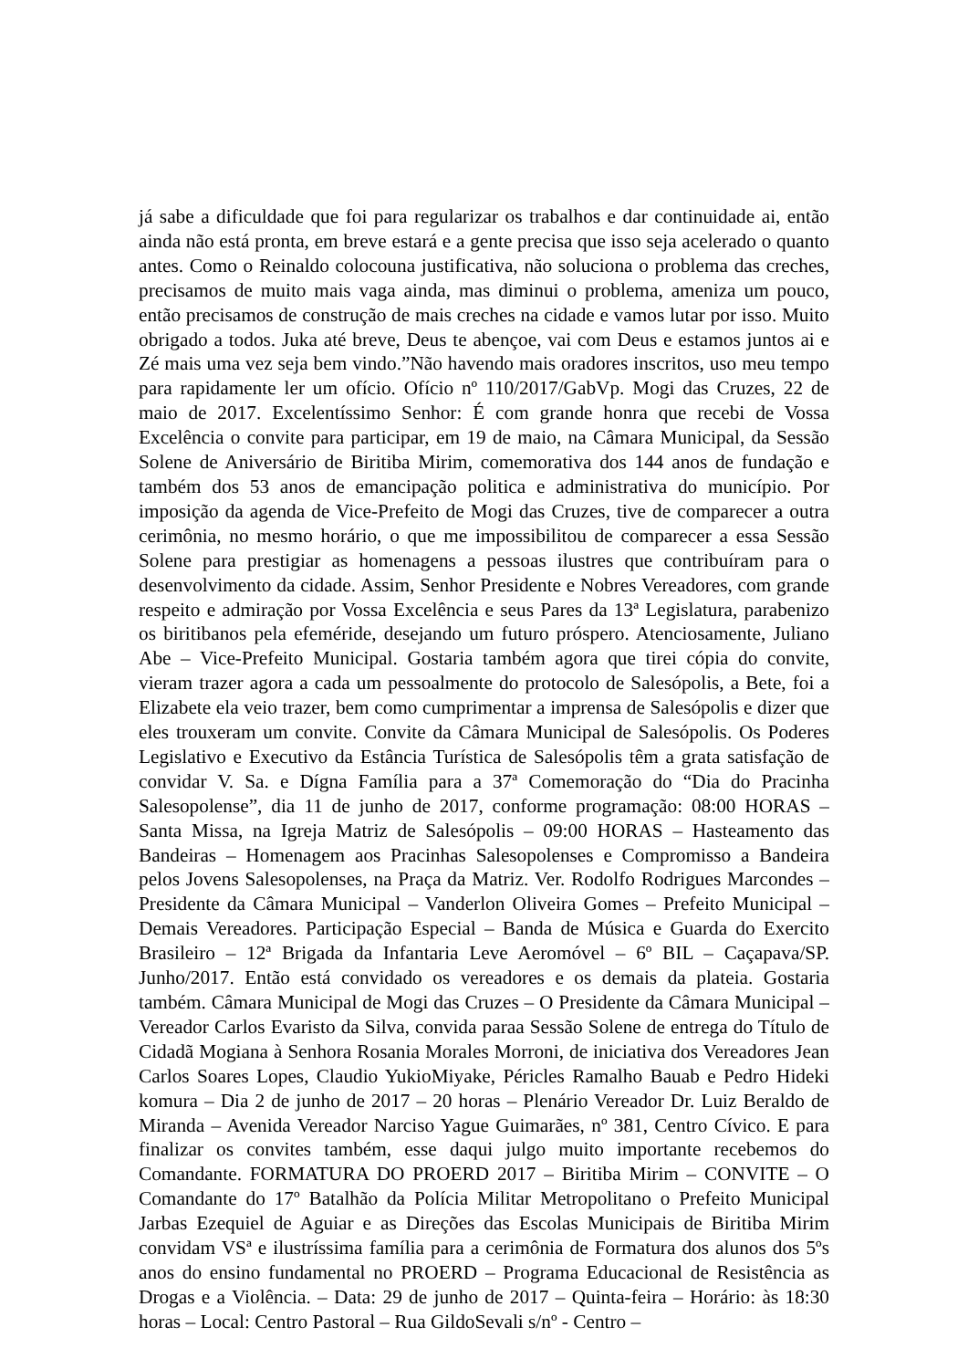já sabe a dificuldade que foi para regularizar os trabalhos e dar continuidade ai, então ainda não está pronta, em breve estará e a gente precisa que isso seja acelerado o quanto antes. Como o Reinaldo colocouna justificativa, não soluciona o problema das creches, precisamos de muito mais vaga ainda, mas diminui o problema, ameniza um pouco, então precisamos de construção de mais creches na cidade e vamos lutar por isso. Muito obrigado a todos. Juka até breve, Deus te abençoe, vai com Deus e estamos juntos ai e Zé mais uma vez seja bem vindo.”Não havendo mais oradores inscritos, uso meu tempo para rapidamente ler um ofício. Ofício nº 110/2017/GabVp. Mogi das Cruzes, 22 de maio de 2017. Excelentíssimo Senhor: É com grande honra que recebi de Vossa Excelência o convite para participar, em 19 de maio, na Câmara Municipal, da Sessão Solene de Aniversário de Biritiba Mirim, comemorativa dos 144 anos de fundação e também dos 53 anos de emancipação politica e administrativa do município. Por imposição da agenda de Vice-Prefeito de Mogi das Cruzes, tive de comparecer a outra cerimônia, no mesmo horário, o que me impossibilitou de comparecer a essa Sessão Solene para prestigiar as homenagens a pessoas ilustres que contribuíram para o desenvolvimento da cidade. Assim, Senhor Presidente e Nobres Vereadores, com grande respeito e admiração por Vossa Excelência e seus Pares da 13ª Legislatura, parabenizo os biritibanos pela efeméride, desejando um futuro próspero. Atenciosamente, Juliano Abe – Vice-Prefeito Municipal. Gostaria também agora que tirei cópia do convite, vieram trazer agora a cada um pessoalmente do protocolo de Salesópolis, a Bete, foi a Elizabete ela veio trazer, bem como cumprimentar a imprensa de Salesópolis e dizer que eles trouxeram um convite. Convite da Câmara Municipal de Salesópolis. Os Poderes Legislativo e Executivo da Estância Turística de Salesópolis têm a grata satisfação de convidar V. Sa. e Dígna Família para a 37ª Comemoração do “Dia do Pracinha Salesopolense”, dia 11 de junho de 2017, conforme programação: 08:00 HORAS – Santa Missa, na Igreja Matriz de Salesópolis – 09:00 HORAS – Hasteamento das Bandeiras – Homenagem aos Pracinhas Salesopolenses e Compromisso a Bandeira pelos Jovens Salesopolenses, na Praça da Matriz. Ver. Rodolfo Rodrigues Marcondes – Presidente da Câmara Municipal – Vanderlon Oliveira Gomes – Prefeito Municipal – Demais Vereadores. Participação Especial – Banda de Música e Guarda do Exercito Brasileiro – 12ª Brigada da Infantaria Leve Aeromóvel – 6º BIL – Caçapava/SP. Junho/2017. Então está convidado os vereadores e os demais da plateia. Gostaria também. Câmara Municipal de Mogi das Cruzes – O Presidente da Câmara Municipal – Vereador Carlos Evaristo da Silva, convida paraa Sessão Solene de entrega do Título de Cidadã Mogiana à Senhora Rosania Morales Morroni, de iniciativa dos Vereadores Jean Carlos Soares Lopes, Claudio YukioMiyake, Péricles Ramalho Bauab e Pedro Hideki komura – Dia 2 de junho de 2017 – 20 horas – Plenário Vereador Dr. Luiz Beraldo de Miranda – Avenida Vereador Narciso Yague Guimarães, nº 381, Centro Cívico. E para finalizar os convites também, esse daqui julgo muito importante recebemos do Comandante. FORMATURA DO PROERD 2017 – Biritiba Mirim – CONVITE – O Comandante do 17º Batalhão da Polícia Militar Metropolitano o Prefeito Municipal Jarbas Ezequiel de Aguiar e as Direções das Escolas Municipais de Biritiba Mirim convidam VSª e ilustríssima família para a cerimônia de Formatura dos alunos dos 5ºs anos do ensino fundamental no PROERD – Programa Educacional de Resistência as Drogas e a Violência. – Data: 29 de junho de 2017 – Quinta-feira – Horário: às 18:30 horas – Local: Centro Pastoral – Rua GildoSevali s/nº - Centro –